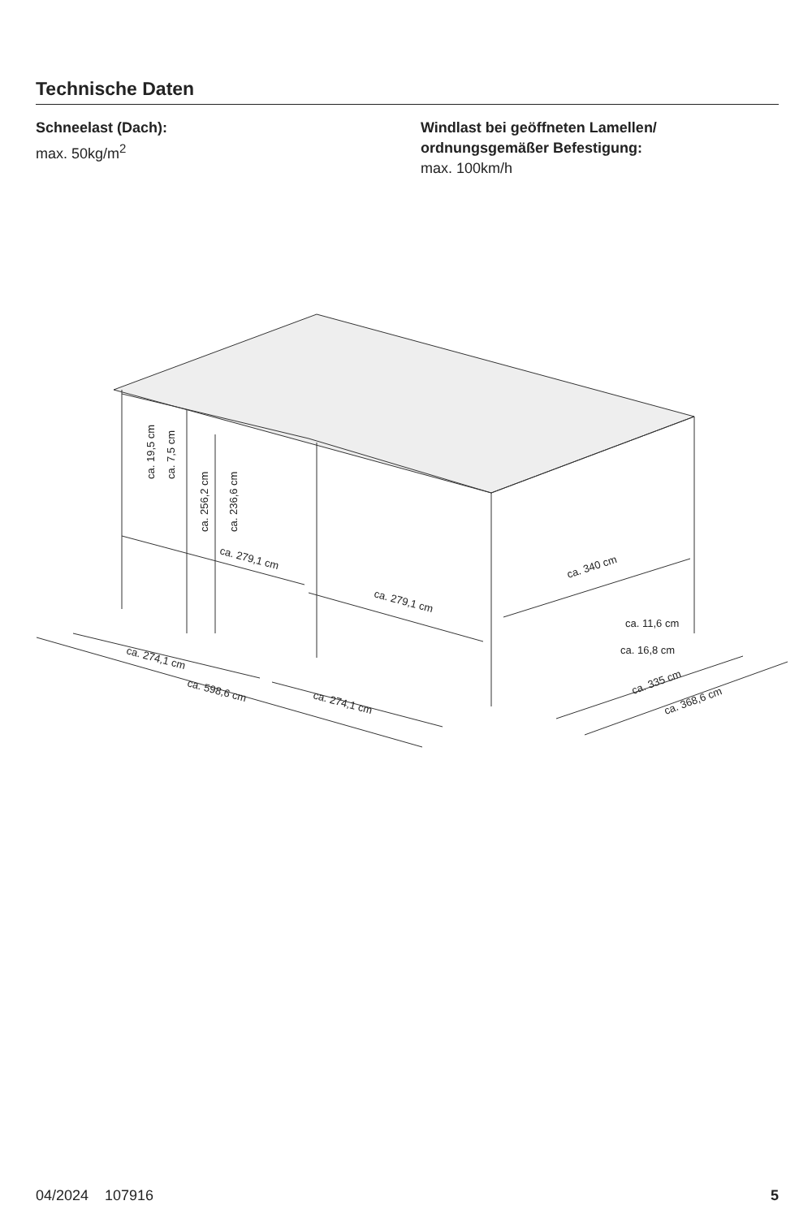Technische Daten
Schneelast (Dach):
max. 50kg/m<sup>2</sup>
Windlast bei geöffneten Lamellen/
ordnungsgemäßer Befestigung:
max. 100km/h
ca. 279,1 cm
ca. 279,1 cm
ca. 340 cm
ca. 19,5 cm
ca. 7,5 cm
ca. 256,2 cm
ca. 236,6 cm
ca. 11,6 cm
ca. 16,8 cm
ca. 274,1 cm
ca. 598,6 cm
ca. 274,1 cm
ca. 335 cm
ca. 368,6 cm
04/2024 107916 5